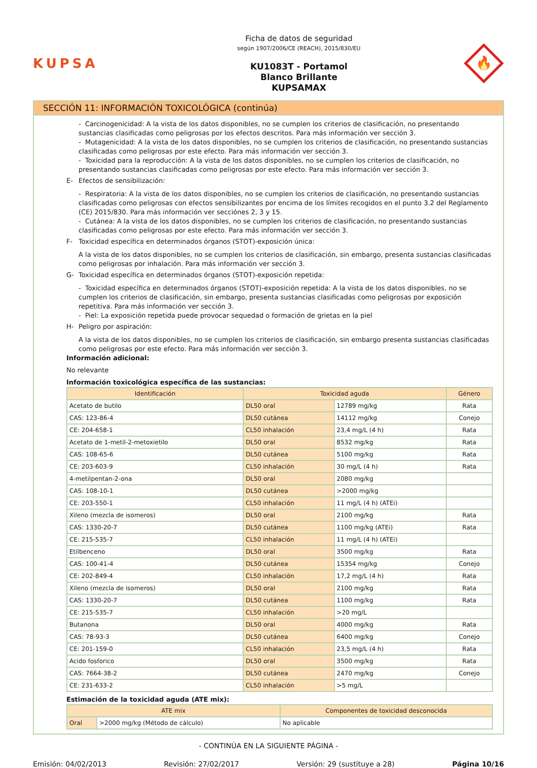KUPSA
Ficha de datos de seguridad
según 1907/2006/CE (REACH), 2015/830/EU
KU1083T - Portamol
Blanco Brillante
KUPSAMAX
🔥
SECCIÓN 11: INFORMACIÓN TOXICOLÓGICA (continúa)
- Carcinogenicidad: A la vista de los datos disponibles, no se cumplen los criterios de clasificación, no presentando sustancias clasificadas como peligrosas por los efectos descritos. Para más información ver sección 3.
- Mutagenicidad: A la vista de los datos disponibles, no se cumplen los criterios de clasificación, no presentando sustancias clasificadas como peligrosas por este efecto. Para más información ver sección 3.
- Toxicidad para la reproducción: A la vista de los datos disponibles, no se cumplen los criterios de clasificación, no presentando sustancias clasificadas como peligrosas por este efecto. Para más información ver sección 3.
E- Efectos de sensibilización:
- Respiratoria: A la vista de los datos disponibles, no se cumplen los criterios de clasificación, no presentando sustancias clasificadas como peligrosas con efectos sensibilizantes por encima de los límites recogidos en el punto 3.2 del Reglamento (CE) 2015/830. Para más información ver secciónes 2, 3 y 15.
- Cutánea: A la vista de los datos disponibles, no se cumplen los criterios de clasificación, no presentando sustancias clasificadas como peligrosas por este efecto. Para más información ver sección 3.
F- Toxicidad específica en determinados órganos (STOT)-exposición única:
A la vista de los datos disponibles, no se cumplen los criterios de clasificación, sin embargo, presenta sustancias clasificadas como peligrosas por inhalación. Para más información ver sección 3.
G- Toxicidad específica en determinados órganos (STOT)-exposición repetida:
- Toxicidad específica en determinados órganos (STOT)-exposición repetida: A la vista de los datos disponibles, no se cumplen los criterios de clasificación, sin embargo, presenta sustancias clasificadas como peligrosas por exposición repetitiva. Para más información ver sección 3.
- Piel: La exposición repetida puede provocar sequedad o formación de grietas en la piel
H- Peligro por aspiración:
A la vista de los datos disponibles, no se cumplen los criterios de clasificación, sin embargo presenta sustancias clasificadas como peligrosas por este efecto. Para más información ver sección 3.
Información adicional:
No relevante
Información toxicológica específica de las sustancias:
| Identificación | Toxicidad aguda | | Género |
| --- | --- | --- | --- |
| Acetato de butilo | DL50 oral | 12789 mg/kg | Rata |
| CAS: 123-86-4 | DL50 cutánea | 14112 mg/kg | Conejo |
| CE: 204-658-1 | CL50 inhalación | 23,4 mg/L (4 h) | Rata |
| Acetato de 1-metil-2-metoxietilo | DL50 oral | 8532 mg/kg | Rata |
| CAS: 108-65-6 | DL50 cutánea | 5100 mg/kg | Rata |
| CE: 203-603-9 | CL50 inhalación | 30 mg/L (4 h) | Rata |
| 4-metilpentan-2-ona | DL50 oral | 2080 mg/kg | |
| CAS: 108-10-1 | DL50 cutánea | >2000 mg/kg | |
| CE: 203-550-1 | CL50 inhalación | 11 mg/L (4 h) (ATEi) | |
| Xileno (mezcla de isomeros) | DL50 oral | 2100 mg/kg | Rata |
| CAS: 1330-20-7 | DL50 cutánea | 1100 mg/kg (ATEi) | Rata |
| CE: 215-535-7 | CL50 inhalación | 11 mg/L (4 h) (ATEi) | |
| Etilbenceno | DL50 oral | 3500 mg/kg | Rata |
| CAS: 100-41-4 | DL50 cutánea | 15354 mg/kg | Conejo |
| CE: 202-849-4 | CL50 inhalación | 17,2 mg/L (4 h) | Rata |
| Xileno (mezcla de isomeros) | DL50 oral | 2100 mg/kg | Rata |
| CAS: 1330-20-7 | DL50 cutánea | 1100 mg/kg | Rata |
| CE: 215-535-7 | CL50 inhalación | >20 mg/L | |
| Butanona | DL50 oral | 4000 mg/kg | Rata |
| CAS: 78-93-3 | DL50 cutánea | 6400 mg/kg | Conejo |
| CE: 201-159-0 | CL50 inhalación | 23,5 mg/L (4 h) | Rata |
| Acido fosforico | DL50 oral | 3500 mg/kg | Rata |
| CAS: 7664-38-2 | DL50 cutánea | 2470 mg/kg | Conejo |
| CE: 231-633-2 | CL50 inhalación | >5 mg/L | |
Estimación de la toxicidad aguda (ATE mix):
| ATE mix | | Componentes de toxicidad desconocida |
| --- | --- | --- |
| Oral | >2000 mg/kg (Método de cálculo) | No aplicable |
- CONTINÚA EN LA SIGUIENTE PÁGINA -
Emisión: 04/02/2013 Revisión: 27/02/2017 Versión: 29 (sustituye a 28) Página 10/16